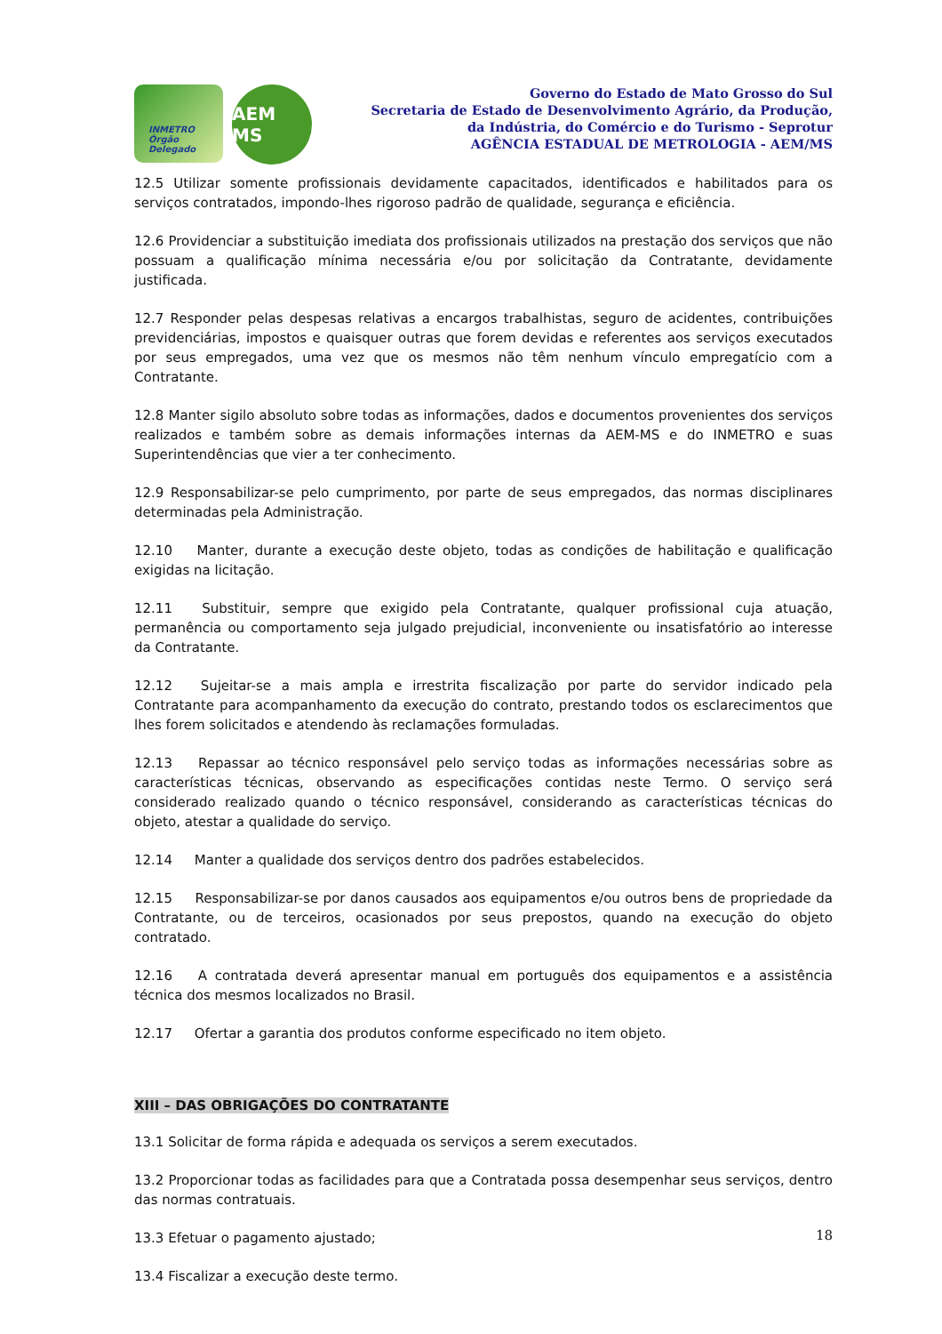INMETRO Órgão Delegado
AEM MS
Governo do Estado de Mato Grosso do Sul
Secretaria de Estado de Desenvolvimento Agrário, da Produção,
da Indústria, do Comércio e do Turismo - Seprotur
AGÊNCIA ESTADUAL DE METROLOGIA - AEM/MS
12.5 Utilizar somente profissionais devidamente capacitados, identificados e habilitados para os serviços contratados, impondo-lhes rigoroso padrão de qualidade, segurança e eficiência.
12.6 Providenciar a substituição imediata dos profissionais utilizados na prestação dos serviços que não possuam a qualificação mínima necessária e/ou por solicitação da Contratante, devidamente justificada.
12.7 Responder pelas despesas relativas a encargos trabalhistas, seguro de acidentes, contribuições previdenciárias, impostos e quaisquer outras que forem devidas e referentes aos serviços executados por seus empregados, uma vez que os mesmos não têm nenhum vínculo empregatício com a Contratante.
12.8 Manter sigilo absoluto sobre todas as informações, dados e documentos provenientes dos serviços realizados e também sobre as demais informações internas da AEM-MS e do INMETRO e suas Superintendências que vier a ter conhecimento.
12.9 Responsabilizar-se pelo cumprimento, por parte de seus empregados, das normas disciplinares determinadas pela Administração.
12.10 Manter, durante a execução deste objeto, todas as condições de habilitação e qualificação exigidas na licitação.
12.11 Substituir, sempre que exigido pela Contratante, qualquer profissional cuja atuação, permanência ou comportamento seja julgado prejudicial, inconveniente ou insatisfatório ao interesse da Contratante.
12.12 Sujeitar-se a mais ampla e irrestrita fiscalização por parte do servidor indicado pela Contratante para acompanhamento da execução do contrato, prestando todos os esclarecimentos que lhes forem solicitados e atendendo às reclamações formuladas.
12.13 Repassar ao técnico responsável pelo serviço todas as informações necessárias sobre as características técnicas, observando as especificações contidas neste Termo. O serviço será considerado realizado quando o técnico responsável, considerando as características técnicas do objeto, atestar a qualidade do serviço.
12.14 Manter a qualidade dos serviços dentro dos padrões estabelecidos.
12.15 Responsabilizar-se por danos causados aos equipamentos e/ou outros bens de propriedade da Contratante, ou de terceiros, ocasionados por seus prepostos, quando na execução do objeto contratado.
12.16 A contratada deverá apresentar manual em português dos equipamentos e a assistência técnica dos mesmos localizados no Brasil.
12.17 Ofertar a garantia dos produtos conforme especificado no item objeto.
XIII – DAS OBRIGAÇÕES DO CONTRATANTE
13.1 Solicitar de forma rápida e adequada os serviços a serem executados.
13.2 Proporcionar todas as facilidades para que a Contratada possa desempenhar seus serviços, dentro das normas contratuais.
13.3 Efetuar o pagamento ajustado;
13.4 Fiscalizar a execução deste termo.
18